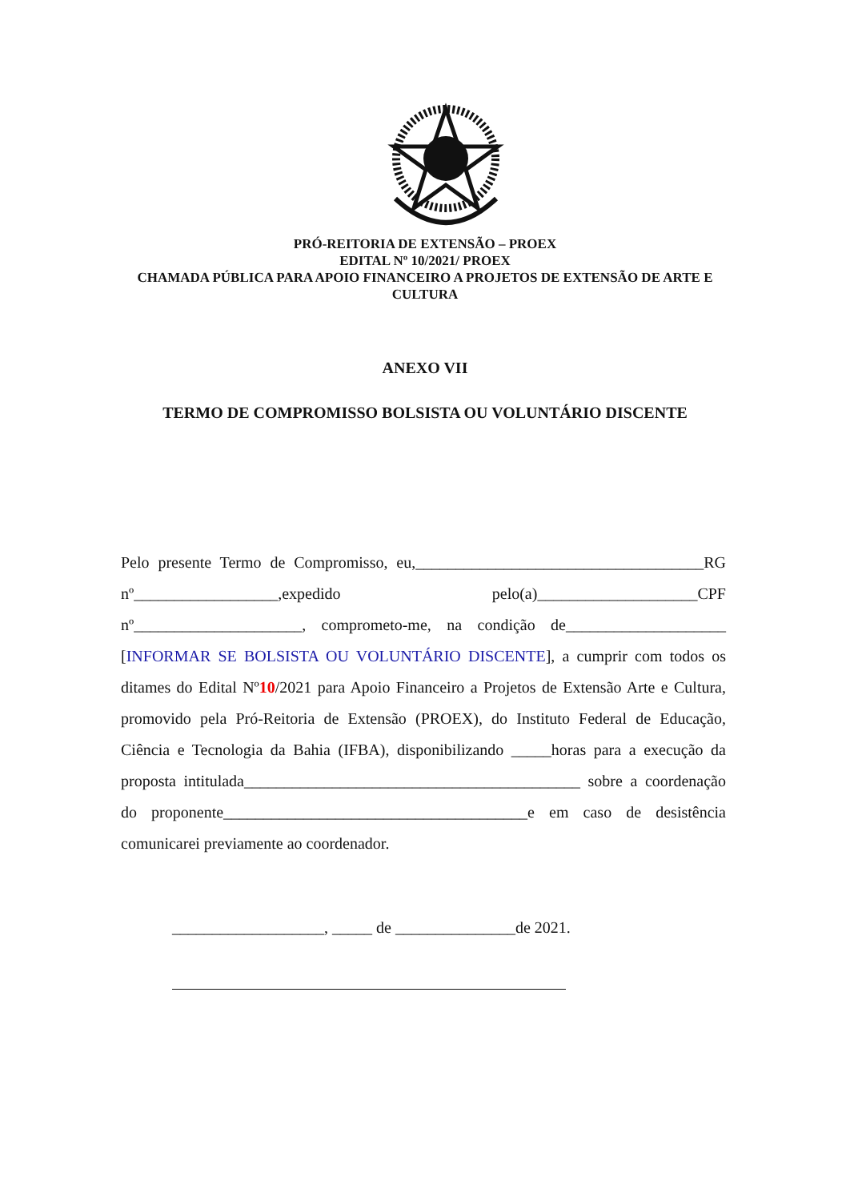PRÓ-REITORIA DE EXTENSÃO – PROEX
EDITAL Nº 10/2021/ PROEX
CHAMADA PÚBLICA PARA APOIO FINANCEIRO A PROJETOS DE EXTENSÃO DE ARTE E
CULTURA
ANEXO VII
TERMO DE COMPROMISSO BOLSISTA OU VOLUNTÁRIO DISCENTE
Pelo presente Termo de Compromisso, eu,____________________________________RG nº__________________,expedido pelo(a)____________________CPF nº_____________________, comprometo-me, na condição de____________________ [INFORMAR SE BOLSISTA OU VOLUNTÁRIO DISCENTE], a cumprir com todos os ditames do Edital Nº10/2021 para Apoio Financeiro a Projetos de Extensão Arte e Cultura, promovido pela Pró-Reitoria de Extensão (PROEX), do Instituto Federal de Educação, Ciência e Tecnologia da Bahia (IFBA), disponibilizando _____horas para a execução da proposta intitulada__________________________________________ sobre a coordenação do proponente______________________________________e em caso de desistência comunicarei previamente ao coordenador.
___________________, _____ de _______________de 2021.